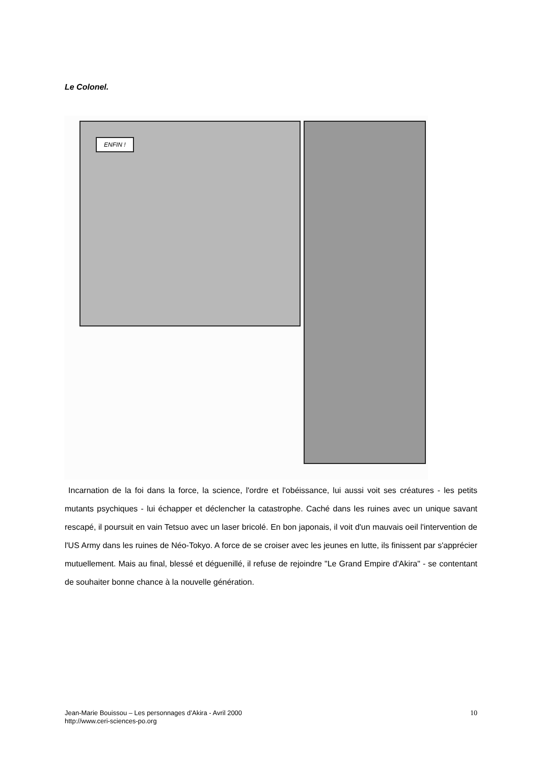Le Colonel.
ENFIN !
Incarnation de la foi dans la force, la science, l'ordre et l'obéissance, lui aussi voit ses créatures - les petits mutants psychiques - lui échapper et déclencher la catastrophe. Caché dans les ruines avec un unique savant rescapé, il poursuit en vain Tetsuo avec un laser bricolé. En bon japonais, il voit d'un mauvais oeil l'intervention de l'US Army dans les ruines de Néo-Tokyo. A force de se croiser avec les jeunes en lutte, ils finissent par s'apprécier mutuellement. Mais au final, blessé et déguenillé, il refuse de rejoindre "Le Grand Empire d'Akira" - se contentant de souhaiter bonne chance à la nouvelle génération.
Jean-Marie Bouissou – Les personnages d’Akira - Avril 2000
http://www.ceri-sciences-po.org
10